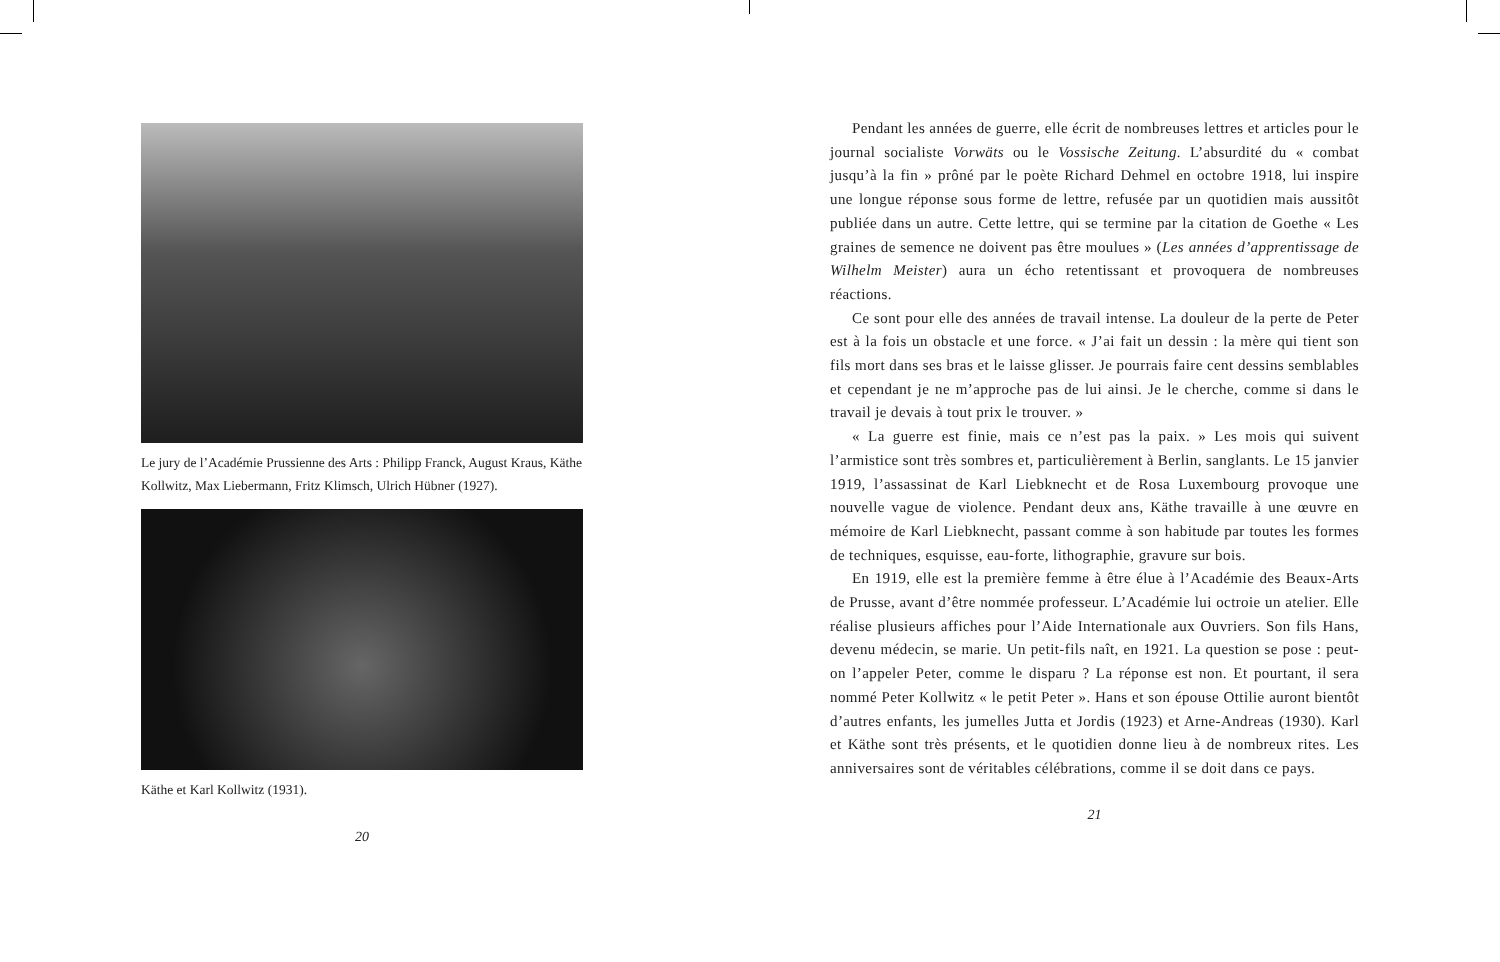Le jury de l’Académie Prussienne des Arts : Philipp Franck, August Kraus, Käthe Kollwitz, Max Liebermann, Fritz Klimsch, Ulrich Hübner (1927).
Käthe et Karl Kollwitz (1931).
20
Pendant les années de guerre, elle écrit de nombreuses lettres et articles pour le journal socialiste Vorwäts ou le Vossische Zeitung. L’absurdité du « combat jusqu’à la fin » prôné par le poète Richard Dehmel en octobre 1918, lui inspire une longue réponse sous forme de lettre, refusée par un quotidien mais aussitôt publiée dans un autre. Cette lettre, qui se termine par la citation de Goethe « Les graines de semence ne doivent pas être moulues » (Les années d’apprentissage de Wilhelm Meister) aura un écho retentissant et provoquera de nombreuses réactions.
Ce sont pour elle des années de travail intense. La douleur de la perte de Peter est à la fois un obstacle et une force. « J’ai fait un dessin : la mère qui tient son fils mort dans ses bras et le laisse glisser. Je pourrais faire cent dessins semblables et cependant je ne m’approche pas de lui ainsi. Je le cherche, comme si dans le travail je devais à tout prix le trouver. »
« La guerre est finie, mais ce n’est pas la paix. » Les mois qui suivent l’armistice sont très sombres et, particulièrement à Berlin, sanglants. Le 15 janvier 1919, l’assassinat de Karl Liebknecht et de Rosa Luxembourg provoque une nouvelle vague de violence. Pendant deux ans, Käthe travaille à une œuvre en mémoire de Karl Liebknecht, passant comme à son habitude par toutes les formes de techniques, esquisse, eau-forte, lithographie, gravure sur bois.
En 1919, elle est la première femme à être élue à l’Académie des Beaux-Arts de Prusse, avant d’être nommée professeur. L’Académie lui octroie un atelier. Elle réalise plusieurs affiches pour l’Aide Internationale aux Ouvriers. Son fils Hans, devenu médecin, se marie. Un petit-fils naît, en 1921. La question se pose : peut-on l’appeler Peter, comme le disparu ? La réponse est non. Et pourtant, il sera nommé Peter Kollwitz « le petit Peter ». Hans et son épouse Ottilie auront bientôt d’autres enfants, les jumelles Jutta et Jordis (1923) et Arne-Andreas (1930). Karl et Käthe sont très présents, et le quotidien donne lieu à de nombreux rites. Les anniversaires sont de véritables célébrations, comme il se doit dans ce pays.
21